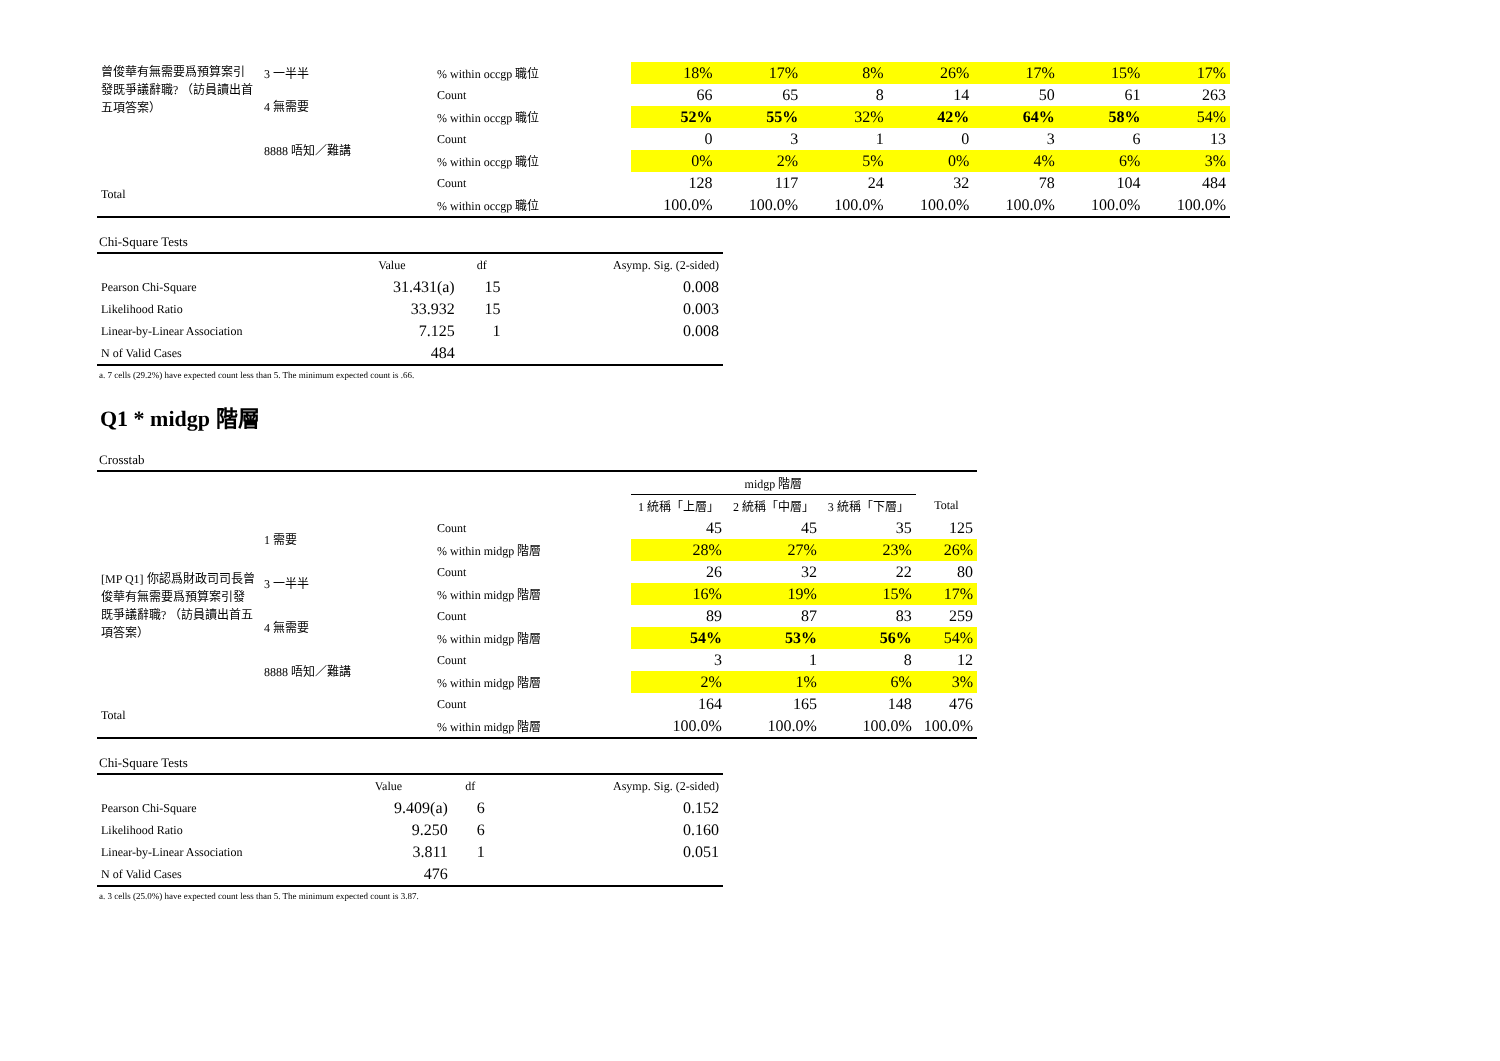| 曾俊華有無需要爲預算案引發既爭議辭職? （訪員讀出首五項答案） | 3 一半半 | % within occgp 職位 | 18% | 17% | 8% | 26% | 17% | 15% | 17% |
| | 4 無需要 | Count | 66 | 65 | 8 | 14 | 50 | 61 | 263 |
| | | % within occgp 職位 | 52% | 55% | 32% | 42% | 64% | 58% | 54% |
| | 8888 唔知／難講 | Count | 0 | 3 | 1 | 0 | 3 | 6 | 13 |
| | | % within occgp 職位 | 0% | 2% | 5% | 0% | 4% | 6% | 3% |
| Total | | Count | 128 | 117 | 24 | 32 | 78 | 104 | 484 |
| | | % within occgp 職位 | 100.0% | 100.0% | 100.0% | 100.0% | 100.0% | 100.0% | 100.0% |
Chi-Square Tests
| | Value | df | Asymp. Sig. (2-sided) |
| Pearson Chi-Square | 31.431(a) | 15 | 0.008 |
| Likelihood Ratio | 33.932 | 15 | 0.003 |
| Linear-by-Linear Association | 7.125 | 1 | 0.008 |
| N of Valid Cases | 484 | | |
a. 7 cells (29.2%) have expected count less than 5. The minimum expected count is .66.
Q1 * midgp 階層
Crosstab
| | | | midgp 階層 | | | |
| | | | 1 統稱「上層」 | 2 統稱「中層」 | 3 統稱「下層」 | Total |
| [MP Q1] 你認爲財政司司長曾俊華有無需要爲預算案引發既爭議辭職? （訪員讀出首五項答案） | 1 需要 | Count | 45 | 45 | 35 | 125 |
| | | % within midgp 階層 | 28% | 27% | 23% | 26% |
| | 3 一半半 | Count | 26 | 32 | 22 | 80 |
| | | % within midgp 階層 | 16% | 19% | 15% | 17% |
| | 4 無需要 | Count | 89 | 87 | 83 | 259 |
| | | % within midgp 階層 | 54% | 53% | 56% | 54% |
| | 8888 唔知／難講 | Count | 3 | 1 | 8 | 12 |
| | | % within midgp 階層 | 2% | 1% | 6% | 3% |
| Total | | Count | 164 | 165 | 148 | 476 |
| | | % within midgp 階層 | 100.0% | 100.0% | 100.0% | 100.0% |
Chi-Square Tests
| | Value | df | Asymp. Sig. (2-sided) |
| Pearson Chi-Square | 9.409(a) | 6 | 0.152 |
| Likelihood Ratio | 9.250 | 6 | 0.160 |
| Linear-by-Linear Association | 3.811 | 1 | 0.051 |
| N of Valid Cases | 476 | | |
a. 3 cells (25.0%) have expected count less than 5. The minimum expected count is 3.87.